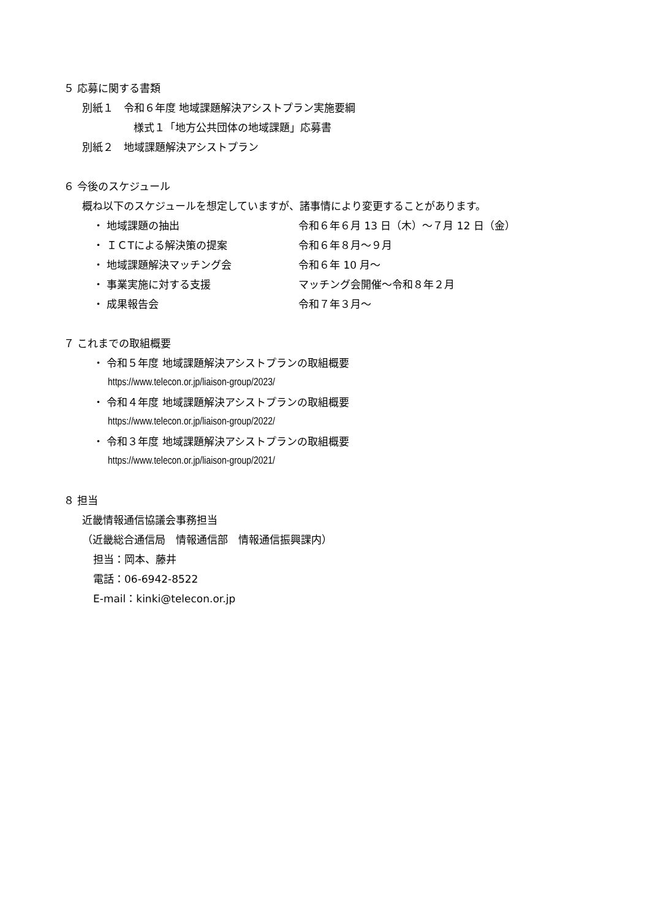５ 応募に関する書類
別紙１　令和６年度 地域課題解決アシストプラン実施要綱
様式１「地方公共団体の地域課題」応募書
別紙２　地域課題解決アシストプラン
６ 今後のスケジュール
概ね以下のスケジュールを想定していますが、諸事情により変更することがあります。
・ 地域課題の抽出 令和６年６月 13 日（木）～７月 12 日（金）
・ ＩＣTによる解決策の提案 令和６年８月～９月
・ 地域課題解決マッチング会 令和６年 10 月～
・ 事業実施に対する支援 マッチング会開催～令和８年２月
・ 成果報告会 令和７年３月～
７ これまでの取組概要
・ 令和５年度 地域課題解決アシストプランの取組概要
https://www.telecon.or.jp/liaison-group/2023/
・ 令和４年度 地域課題解決アシストプランの取組概要
https://www.telecon.or.jp/liaison-group/2022/
・ 令和３年度 地域課題解決アシストプランの取組概要
https://www.telecon.or.jp/liaison-group/2021/
８ 担当
近畿情報通信協議会事務担当
（近畿総合通信局　情報通信部　情報通信振興課内）
担当：岡本、藤井
電話：06-6942-8522
E-mail：kinki@telecon.or.jp